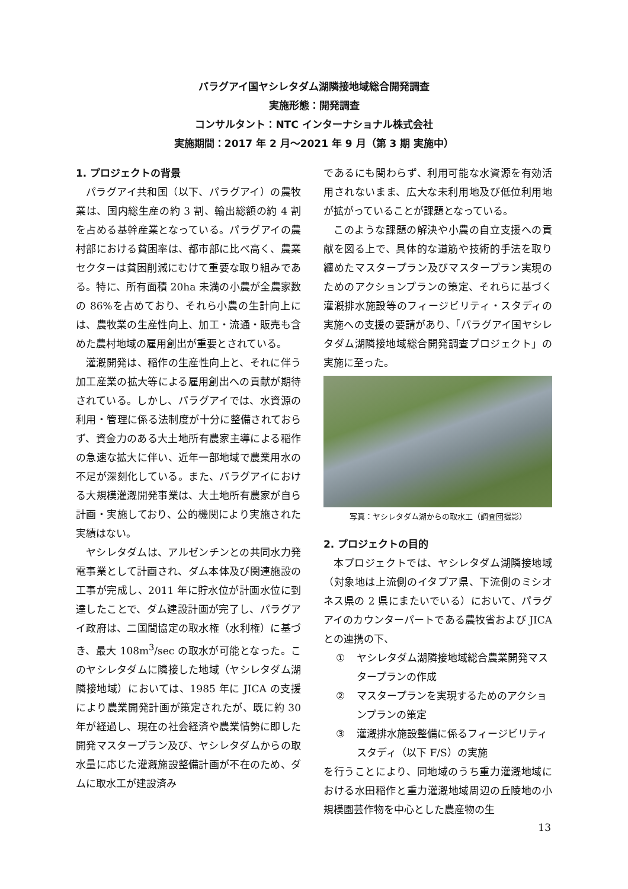パラグアイ国ヤシレタダム湖隣接地域総合開発調査
実施形態：開発調査
コンサルタント：NTC インターナショナル株式会社
実施期間：2017 年 2 月～2021 年 9 月（第 3 期 実施中）
1. プロジェクトの背景
パラグアイ共和国（以下、パラグアイ）の農牧業は、国内総生産の約 3 割、輸出総額の約 4 割を占める基幹産業となっている。パラグアイの農村部における貧困率は、都市部に比べ高く、農業セクターは貧困削減にむけて重要な取り組みである。特に、所有面積 20ha 未満の小農が全農家数の 86%を占めており、それら小農の生計向上には、農牧業の生産性向上、加工・流通・販売も含めた農村地域の雇用創出が重要とされている。
灌漑開発は、稲作の生産性向上と、それに伴う加工産業の拡大等による雇用創出への貢献が期待されている。しかし、パラグアイでは、水資源の利用・管理に係る法制度が十分に整備されておらず、資金力のある大土地所有農家主導による稲作の急速な拡大に伴い、近年一部地域で農業用水の不足が深刻化している。また、パラグアイにおける大規模灌漑開発事業は、大土地所有農家が自ら計画・実施しており、公的機関により実施された実績はない。
ヤシレタダムは、アルゼンチンとの共同水力発電事業として計画され、ダム本体及び関連施設の工事が完成し、2011 年に貯水位が計画水位に到達したことで、ダム建設計画が完了し、パラグアイ政府は、二国間協定の取水権（水利権）に基づき、最大 108m<sup>3</sup>/sec の取水が可能となった。このヤシレタダムに隣接した地域（ヤシレタダム湖隣接地域）においては、1985 年に JICA の支援により農業開発計画が策定されたが、既に約 30 年が経過し、現在の社会経済や農業情勢に即した開発マスタープラン及び、ヤシレタダムからの取水量に応じた灌漑施設整備計画が不在のため、ダムに取水工が建設済み
であるにも関わらず、利用可能な水資源を有効活用されないまま、広大な未利用地及び低位利用地が拡がっていることが課題となっている。
このような課題の解決や小農の自立支援への貢献を図る上で、具体的な道筋や技術的手法を取り纏めたマスタープラン及びマスタープラン実現のためのアクションプランの策定、それらに基づく灌漑排水施設等のフィージビリティ・スタディの実施への支援の要請があり、「パラグアイ国ヤシレタダム湖隣接地域総合開発調査プロジェクト」の実施に至った。
写真：ヤシレタダム湖からの取水工（調査団撮影）
2. プロジェクトの目的
本プロジェクトでは、ヤシレタダム湖隣接地域（対象地は上流側のイタプア県、下流側のミシオネス県の 2 県にまたいでいる）において、パラグアイのカウンターパートである農牧省および JICA との連携の下、
① ヤシレタダム湖隣接地域総合農業開発マスタープランの作成
② マスタープランを実現するためのアクションプランの策定
③ 灌漑排水施設整備に係るフィージビリティスタディ（以下 F/S）の実施
を行うことにより、同地域のうち重力灌漑地域における水田稲作と重力灌漑地域周辺の丘陵地の小規模園芸作物を中心とした農産物の生
13